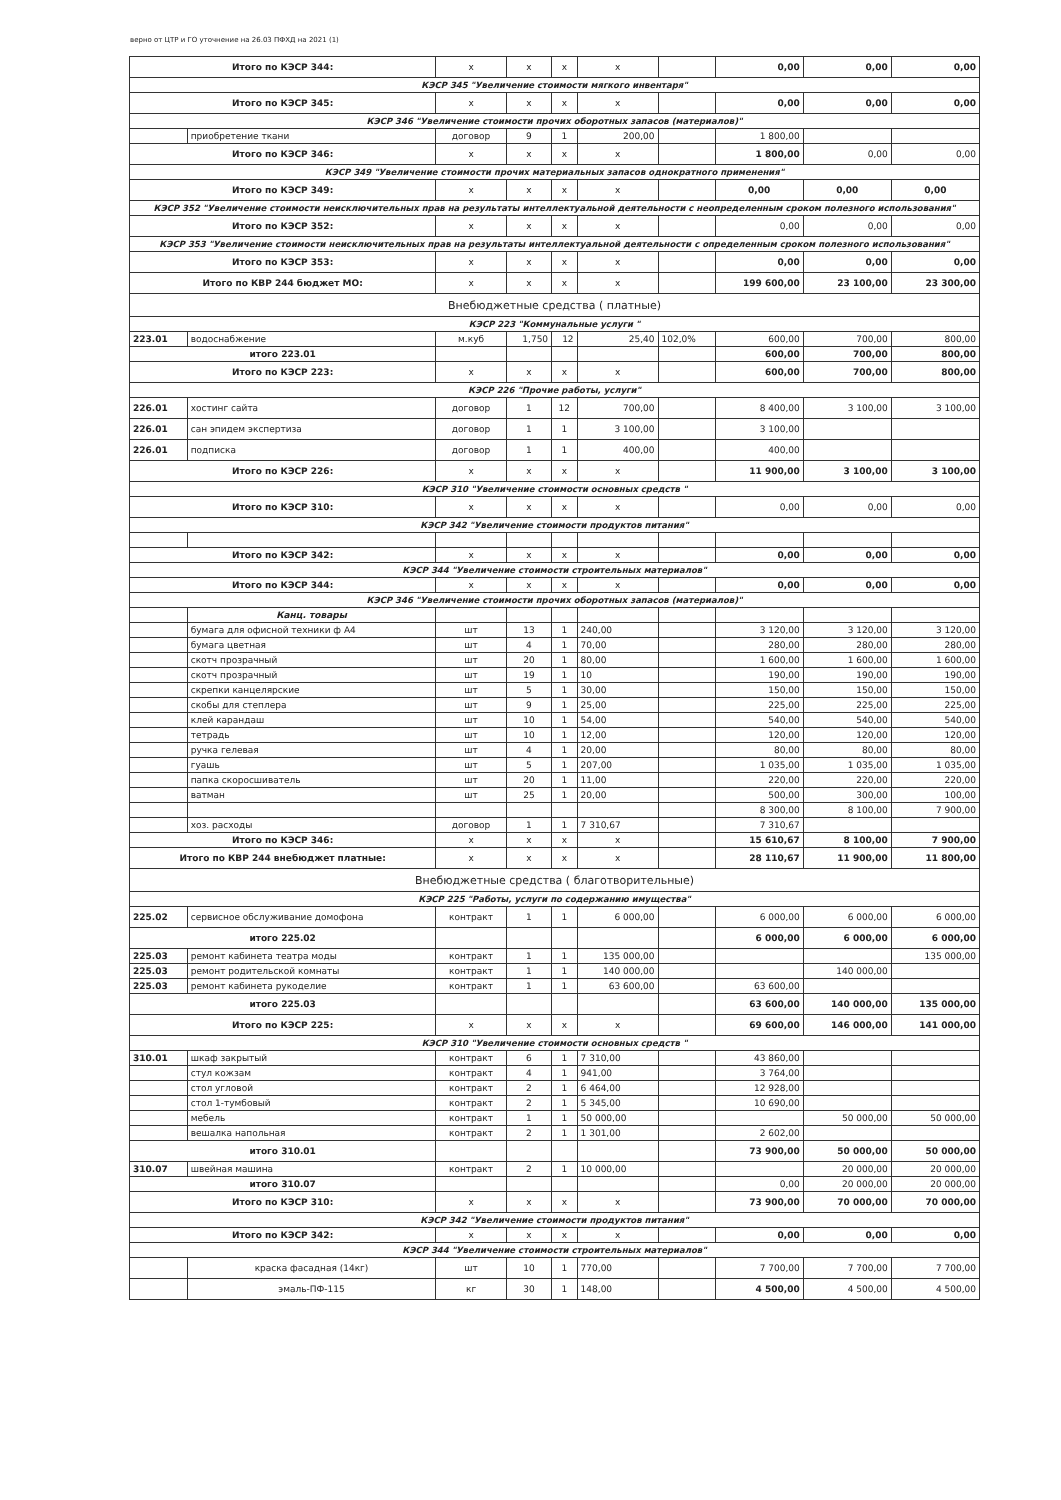верно от ЦТР и ГО уточнение на 26.03 ПФХД на 2021 (1)
| Итого по КЭСР 344: | | x | x | x | x | | 0,00 | 0,00 | 0,00 |
| КЭСР 345 "Увеличение стоимости мягкого инвентаря" | | | | | | | | | |
| Итого по КЭСР 345: | | x | x | x | x | | 0,00 | 0,00 | 0,00 |
| КЭСР 346 "Увеличение стоимости прочих оборотных запасов (материалов)" | | | | | | | | | |
| | приобретение ткани | договор | 9 | 1 | 200,00 | | 1 800,00 | | |
| Итого по КЭСР 346: | | x | x | x | x | | 1 800,00 | 0,00 | 0,00 |
| КЭСР 349 "Увеличение стоимости прочих материальных запасов однократного применения" | | | | | | | | | |
| Итого по КЭСР 349: | | x | x | x | x | | 0,00 | 0,00 | 0,00 |
| КЭСР 352 "Увеличение стоимости неисключительных прав на результаты интеллектуальной деятельности с неопределенным сроком полезного использования" | | | | | | | | | |
| Итого по КЭСР 352: | | x | x | x | x | | 0,00 | 0,00 | 0,00 |
| КЭСР 353 "Увеличение стоимости неисключительных прав на результаты интеллектуальной деятельности с определенным сроком полезного использования" | | | | | | | | | |
| Итого по КЭСР 353: | | x | x | x | x | | 0,00 | 0,00 | 0,00 |
| Итого по КВР 244 бюджет МО: | | x | x | x | x | | 199 600,00 | 23 100,00 | 23 300,00 |
| Внебюджетные средства ( платные) | | | | | | | | | |
| КЭСР 223 "Коммунальные услуги " | | | | | | | | | |
| 223.01 | водоснабжение | м.куб | 1,750 | 12 | 25,40 | 102,0% | 600,00 | 700,00 | 800,00 |
| итого 223.01 | | | | | | | 600,00 | 700,00 | 800,00 |
| Итого по КЭСР 223: | | x | x | x | x | | 600,00 | 700,00 | 800,00 |
| КЭСР 226 "Прочие работы, услуги" | | | | | | | | | |
| 226.01 | хостинг сайта | договор | 1 | 12 | 700,00 | | 8 400,00 | 3 100,00 | 3 100,00 |
| 226.01 | сан эпидем экспертиза | договор | 1 | 1 | 3 100,00 | | 3 100,00 | | |
| 226.01 | подписка | договор | 1 | 1 | 400,00 | | 400,00 | | |
| Итого по КЭСР 226: | | x | x | x | x | | 11 900,00 | 3 100,00 | 3 100,00 |
| КЭСР 310 "Увеличение стоимости основных средств " | | | | | | | | | |
| Итого по КЭСР 310: | | x | x | x | x | | 0,00 | 0,00 | 0,00 |
| КЭСР 342 "Увеличение стоимости продуктов питания" | | | | | | | | | |
| Итого по КЭСР 342: | | x | x | x | x | | 0,00 | 0,00 | 0,00 |
| КЭСР 344 "Увеличение стоимости строительных материалов" | | | | | | | | | |
| Итого по КЭСР 344: | | x | x | x | x | | 0,00 | 0,00 | 0,00 |
| КЭСР 346 "Увеличение стоимости прочих оборотных запасов (материалов)" | | | | | | | | | |
| | Канц. товары | | | | | | | | |
| | бумага для офисной техники ф А4 | шт | 13 | 1 | 240,00 | | 3 120,00 | 3 120,00 | 3 120,00 |
| | бумага цветная | шт | 4 | 1 | 70,00 | | 280,00 | 280,00 | 280,00 |
| | скотч прозрачный | шт | 20 | 1 | 80,00 | | 1 600,00 | 1 600,00 | 1 600,00 |
| | скотч прозрачный | шт | 19 | 1 | 10 | | 190,00 | 190,00 | 190,00 |
| | скрепки канцелярские | шт | 5 | 1 | 30,00 | | 150,00 | 150,00 | 150,00 |
| | скобы для степлера | шт | 9 | 1 | 25,00 | | 225,00 | 225,00 | 225,00 |
| | клей карандаш | шт | 10 | 1 | 54,00 | | 540,00 | 540,00 | 540,00 |
| | тетрадь | шт | 10 | 1 | 12,00 | | 120,00 | 120,00 | 120,00 |
| | ручка гелевая | шт | 4 | 1 | 20,00 | | 80,00 | 80,00 | 80,00 |
| | гуашь | шт | 5 | 1 | 207,00 | | 1 035,00 | 1 035,00 | 1 035,00 |
| | папка скоросшиватель | шт | 20 | 1 | 11,00 | | 220,00 | 220,00 | 220,00 |
| | ватман | шт | 25 | 1 | 20,00 | | 500,00 | 300,00 | 100,00 |
| | | | | | | | 8 300,00 | 8 100,00 | 7 900,00 |
| | хоз. расходы | договор | 1 | 1 | 7 310,67 | | 7 310,67 | | |
| Итого по КЭСР 346: | | x | x | x | x | | 15 610,67 | 8 100,00 | 7 900,00 |
| Итого по КВР 244 внебюджет платные: | | x | x | x | x | | 28 110,67 | 11 900,00 | 11 800,00 |
| Внебюджетные средства ( благотворительные) | | | | | | | | | |
| КЭСР 225 "Работы, услуги по содержанию имущества" | | | | | | | | | |
| 225.02 | сервисное обслуживание домофона | контракт | 1 | 1 | 6 000,00 | | 6 000,00 | 6 000,00 | 6 000,00 |
| итого 225.02 | | | | | | | 6 000,00 | 6 000,00 | 6 000,00 |
| 225.03 | ремонт кабинета театра моды | контракт | 1 | 1 | 135 000,00 | | | | 135 000,00 |
| 225.03 | ремонт родительской комнаты | контракт | 1 | 1 | 140 000,00 | | | 140 000,00 | |
| 225.03 | ремонт кабинета рукоделие | контракт | 1 | 1 | 63 600,00 | | 63 600,00 | | |
| итого 225.03 | | | | | | | 63 600,00 | 140 000,00 | 135 000,00 |
| Итого по КЭСР 225: | | x | x | x | x | | 69 600,00 | 146 000,00 | 141 000,00 |
| КЭСР 310 "Увеличение стоимости основных средств " | | | | | | | | | |
| 310.01 | шкаф закрытый | контракт | 6 | 1 | 7 310,00 | | 43 860,00 | | |
| | стул кожзам | контракт | 4 | 1 | 941,00 | | 3 764,00 | | |
| | стол угловой | контракт | 2 | 1 | 6 464,00 | | 12 928,00 | | |
| | стол 1-тумбовый | контракт | 2 | 1 | 5 345,00 | | 10 690,00 | | |
| | мебель | контракт | 1 | 1 | 50 000,00 | | | 50 000,00 | 50 000,00 |
| | вешалка напольная | контракт | 2 | 1 | 1 301,00 | | 2 602,00 | | |
| итого 310.01 | | | | | | | 73 900,00 | 50 000,00 | 50 000,00 |
| 310.07 | швейная машина | контракт | 2 | 1 | 10 000,00 | | | 20 000,00 | 20 000,00 |
| итого 310.07 | | | | | | | 0,00 | 20 000,00 | 20 000,00 |
| Итого по КЭСР 310: | | x | x | x | x | | 73 900,00 | 70 000,00 | 70 000,00 |
| КЭСР 342 "Увеличение стоимости продуктов питания" | | | | | | | | | |
| Итого по КЭСР 342: | | x | x | x | x | | 0,00 | 0,00 | 0,00 |
| КЭСР 344 "Увеличение стоимости строительных материалов" | | | | | | | | | |
| | краска фасадная (14кг) | шт | 10 | 1 | 770,00 | | 7 700,00 | 7 700,00 | 7 700,00 |
| | эмаль-ПФ-115 | кг | 30 | 1 | 148,00 | | 4 500,00 | 4 500,00 | 4 500,00 |